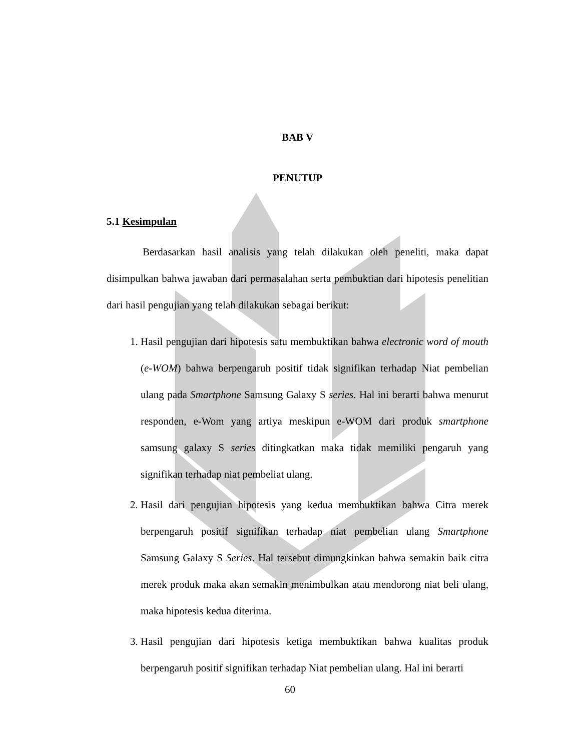BAB V
PENUTUP
5.1 Kesimpulan
Berdasarkan hasil analisis yang telah dilakukan oleh peneliti, maka dapat disimpulkan bahwa jawaban dari permasalahan serta pembuktian dari hipotesis penelitian dari hasil pengujian yang telah dilakukan sebagai berikut:
1. Hasil pengujian dari hipotesis satu membuktikan bahwa electronic word of mouth (e-WOM) bahwa berpengaruh positif tidak signifikan terhadap Niat pembelian ulang pada Smartphone Samsung Galaxy S series. Hal ini berarti bahwa menurut responden, e-Wom yang artiya meskipun e-WOM dari produk smartphone samsung galaxy S series ditingkatkan maka tidak memiliki pengaruh yang signifikan terhadap niat pembeliat ulang.
2. Hasil dari pengujian hipotesis yang kedua membuktikan bahwa Citra merek berpengaruh positif signifikan terhadap niat pembelian ulang Smartphone Samsung Galaxy S Series. Hal tersebut dimungkinkan bahwa semakin baik citra merek produk maka akan semakin menimbulkan atau mendorong niat beli ulang, maka hipotesis kedua diterima.
3. Hasil pengujian dari hipotesis ketiga membuktikan bahwa kualitas produk berpengaruh positif signifikan terhadap Niat pembelian ulang. Hal ini berarti
60